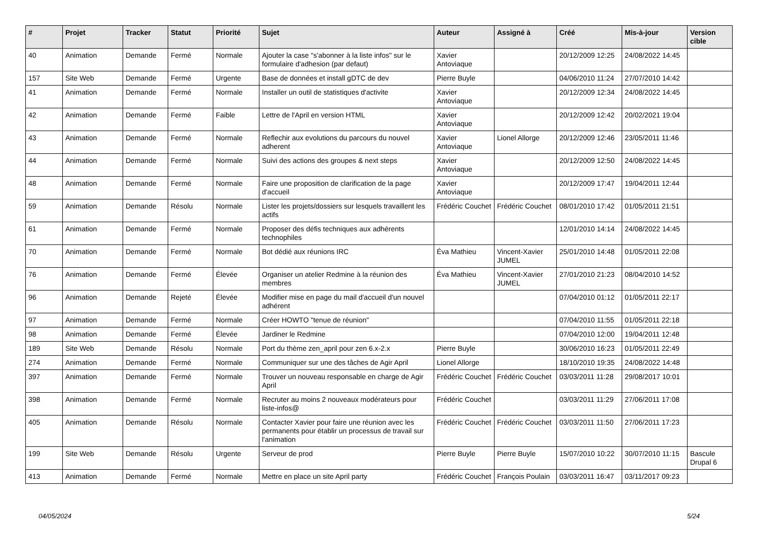| # | Projet | Tracker | Statut | Priorité | Sujet | Auteur | Assigné à | Créé | Mis-à-jour | Version cible |
| --- | --- | --- | --- | --- | --- | --- | --- | --- | --- | --- |
| 40 | Animation | Demande | Fermé | Normale | Ajouter la case "s'abonner à la liste infos" sur le formulaire d'adhesion (par defaut) | Xavier Antoviaque | | 20/12/2009 12:25 | 24/08/2022 14:45 | |
| 157 | Site Web | Demande | Fermé | Urgente | Base de données et install gDTC de dev | Pierre Buyle | | 04/06/2010 11:24 | 27/07/2010 14:42 | |
| 41 | Animation | Demande | Fermé | Normale | Installer un outil de statistiques d'activite | Xavier Antoviaque | | 20/12/2009 12:34 | 24/08/2022 14:45 | |
| 42 | Animation | Demande | Fermé | Faible | Lettre de l'April en version HTML | Xavier Antoviaque | | 20/12/2009 12:42 | 20/02/2021 19:04 | |
| 43 | Animation | Demande | Fermé | Normale | Reflechir aux evolutions du parcours du nouvel adherent | Xavier Antoviaque | Lionel Allorge | 20/12/2009 12:46 | 23/05/2011 11:46 | |
| 44 | Animation | Demande | Fermé | Normale | Suivi des actions des groupes & next steps | Xavier Antoviaque | | 20/12/2009 12:50 | 24/08/2022 14:45 | |
| 48 | Animation | Demande | Fermé | Normale | Faire une proposition de clarification de la page d'accueil | Xavier Antoviaque | | 20/12/2009 17:47 | 19/04/2011 12:44 | |
| 59 | Animation | Demande | Résolu | Normale | Lister les projets/dossiers sur lesquels travaillent les actifs | Frédéric Couchet | Frédéric Couchet | 08/01/2010 17:42 | 01/05/2011 21:51 | |
| 61 | Animation | Demande | Fermé | Normale | Proposer des défis techniques aux adhérents technophiles | | | 12/01/2010 14:14 | 24/08/2022 14:45 | |
| 70 | Animation | Demande | Fermé | Normale | Bot dédié aux réunions IRC | Éva Mathieu | Vincent-Xavier JUMEL | 25/01/2010 14:48 | 01/05/2011 22:08 | |
| 76 | Animation | Demande | Fermé | Élevée | Organiser un atelier Redmine à la réunion des membres | Éva Mathieu | Vincent-Xavier JUMEL | 27/01/2010 21:23 | 08/04/2010 14:52 | |
| 96 | Animation | Demande | Rejeté | Élevée | Modifier mise en page du mail d'accueil d'un nouvel adhérent | | | 07/04/2010 01:12 | 01/05/2011 22:17 | |
| 97 | Animation | Demande | Fermé | Normale | Créer HOWTO "tenue de réunion" | | | 07/04/2010 11:55 | 01/05/2011 22:18 | |
| 98 | Animation | Demande | Fermé | Élevée | Jardiner le Redmine | | | 07/04/2010 12:00 | 19/04/2011 12:48 | |
| 189 | Site Web | Demande | Résolu | Normale | Port du thème zen_april pour zen 6.x-2.x | Pierre Buyle | | 30/06/2010 16:23 | 01/05/2011 22:49 | |
| 274 | Animation | Demande | Fermé | Normale | Communiquer sur une des tâches de Agir April | Lionel Allorge | | 18/10/2010 19:35 | 24/08/2022 14:48 | |
| 397 | Animation | Demande | Fermé | Normale | Trouver un nouveau responsable en charge de Agir April | Frédéric Couchet | Frédéric Couchet | 03/03/2011 11:28 | 29/08/2017 10:01 | |
| 398 | Animation | Demande | Fermé | Normale | Recruter au moins 2 nouveaux modérateurs pour liste-infos@ | Frédéric Couchet | | 03/03/2011 11:29 | 27/06/2011 17:08 | |
| 405 | Animation | Demande | Résolu | Normale | Contacter Xavier pour faire une réunion avec les permanents pour établir un processus de travail sur l'animation | Frédéric Couchet | Frédéric Couchet | 03/03/2011 11:50 | 27/06/2011 17:23 | |
| 199 | Site Web | Demande | Résolu | Urgente | Serveur de prod | Pierre Buyle | Pierre Buyle | 15/07/2010 10:22 | 30/07/2010 11:15 | Bascule Drupal 6 |
| 413 | Animation | Demande | Fermé | Normale | Mettre en place un site April party | Frédéric Couchet | François Poulain | 03/03/2011 16:47 | 03/11/2017 09:23 | |
04/05/2024 5/24